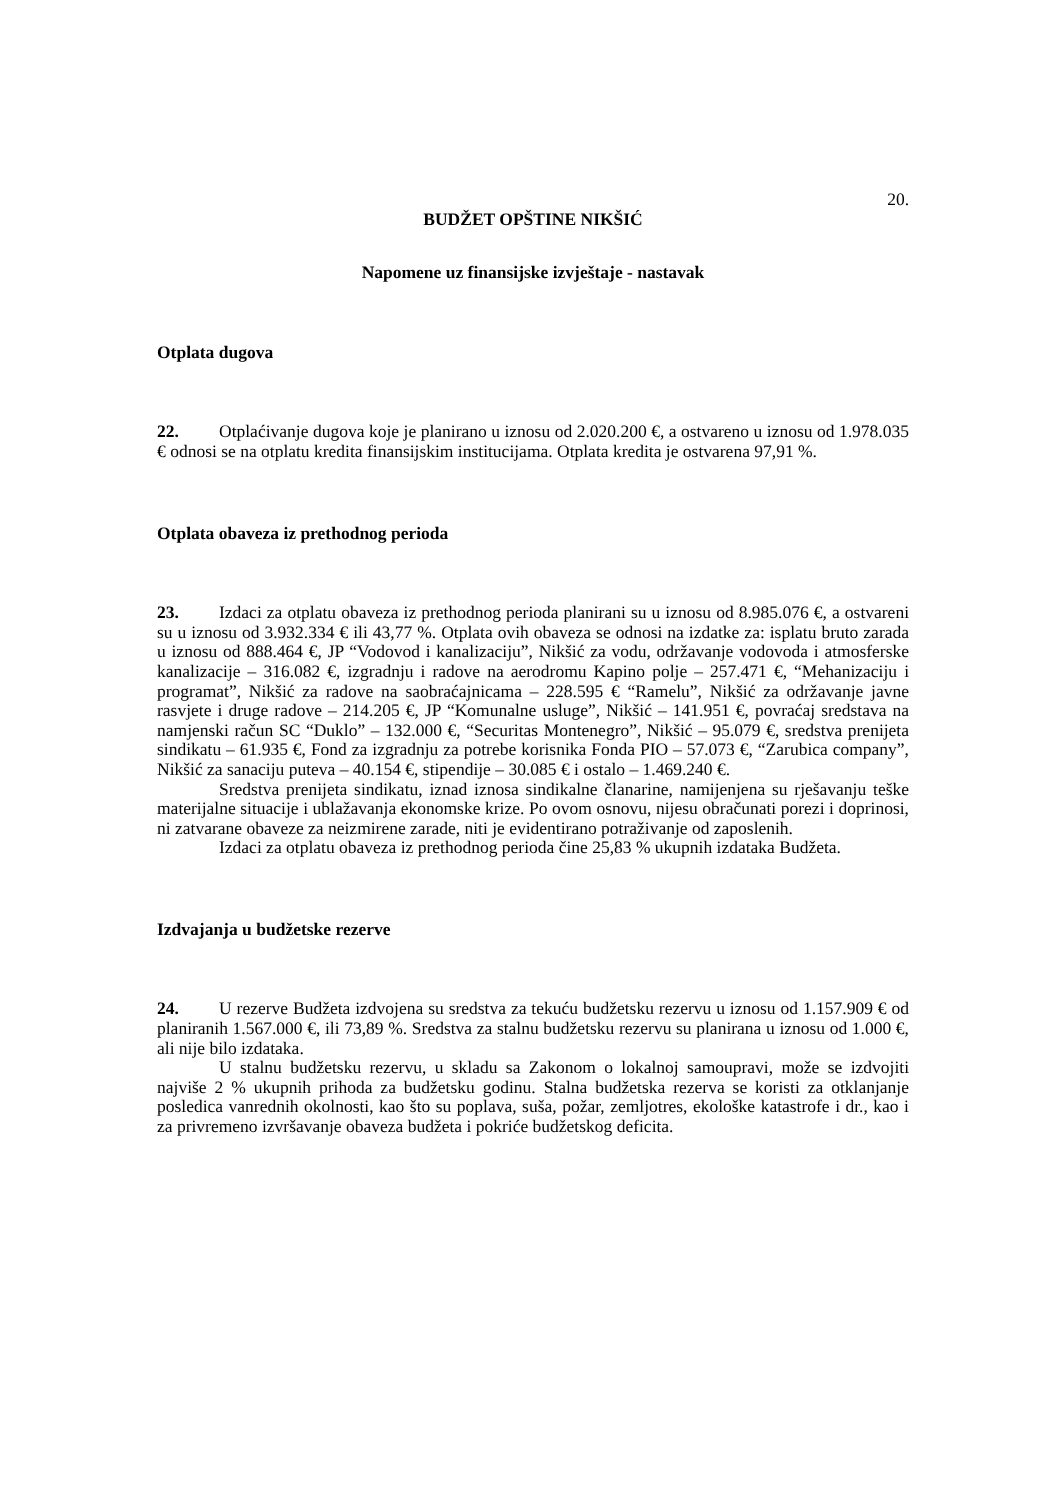20.
BUDŽET OPŠTINE NIKŠIĆ
Napomene uz finansijske izvještaje - nastavak
Otplata dugova
22. Otplaćivanje dugova koje je planirano u iznosu od 2.020.200 €, a ostvareno u iznosu od 1.978.035 € odnosi se na otplatu kredita finansijskim institucijama. Otplata kredita je ostvarena 97,91 %.
Otplata obaveza iz prethodnog perioda
23. Izdaci za otplatu obaveza iz prethodnog perioda planirani su u iznosu od 8.985.076 €, a ostvareni su u iznosu od 3.932.334 € ili 43,77 %. Otplata ovih obaveza se odnosi na izdatke za: isplatu bruto zarada u iznosu od 888.464 €, JP “Vodovod i kanalizaciju”, Nikšić za vodu, održavanje vodovoda i atmosferske kanalizacije – 316.082 €, izgradnju i radove na aerodromu Kapino polje – 257.471 €, “Mehanizaciju i programat”, Nikšić za radove na saobraćajnicama – 228.595 € “Ramelu”, Nikšić za održavanje javne rasvjete i druge radove – 214.205 €, JP “Komunalne usluge”, Nikšić – 141.951 €, povraćaj sredstava na namjenski račun SC “Duklo” – 132.000 €, “Securitas Montenegro”, Nikšić – 95.079 €, sredstva prenijeta sindikatu – 61.935 €, Fond za izgradnju za potrebe korisnika Fonda PIO – 57.073 €, “Zarubica company”, Nikšić za sanaciju puteva – 40.154 €, stipendije – 30.085 € i ostalo – 1.469.240 €.
Sredstva prenijeta sindikatu, iznad iznosa sindikalne članarine, namijenjena su rješavanju teške materijalne situacije i ublažavanja ekonomske krize. Po ovom osnovu, nijesu obračunati porezi i doprinosi, ni zatvarane obaveze za neizmirene zarade, niti je evidentirano potraživanje od zaposlenih.
Izdaci za otplatu obaveza iz prethodnog perioda čine 25,83 % ukupnih izdataka Budžeta.
Izdvajanja u budžetske rezerve
24. U rezerve Budžeta izdvojena su sredstva za tekuću budžetsku rezervu u iznosu od 1.157.909 € od planiranih 1.567.000 €, ili 73,89 %. Sredstva za stalnu budžetsku rezervu su planirana u iznosu od 1.000 €, ali nije bilo izdataka.
U stalnu budžetsku rezervu, u skladu sa Zakonom o lokalnoj samoupravi, može se izdvojiti najviše 2 % ukupnih prihoda za budžetsku godinu. Stalna budžetska rezerva se koristi za otklanjanje posledica vanrednih okolnosti, kao što su poplava, suša, požar, zemljotres, ekološke katastrofe i dr., kao i za privremeno izvršavanje obaveza budžeta i pokriće budžetskog deficita.